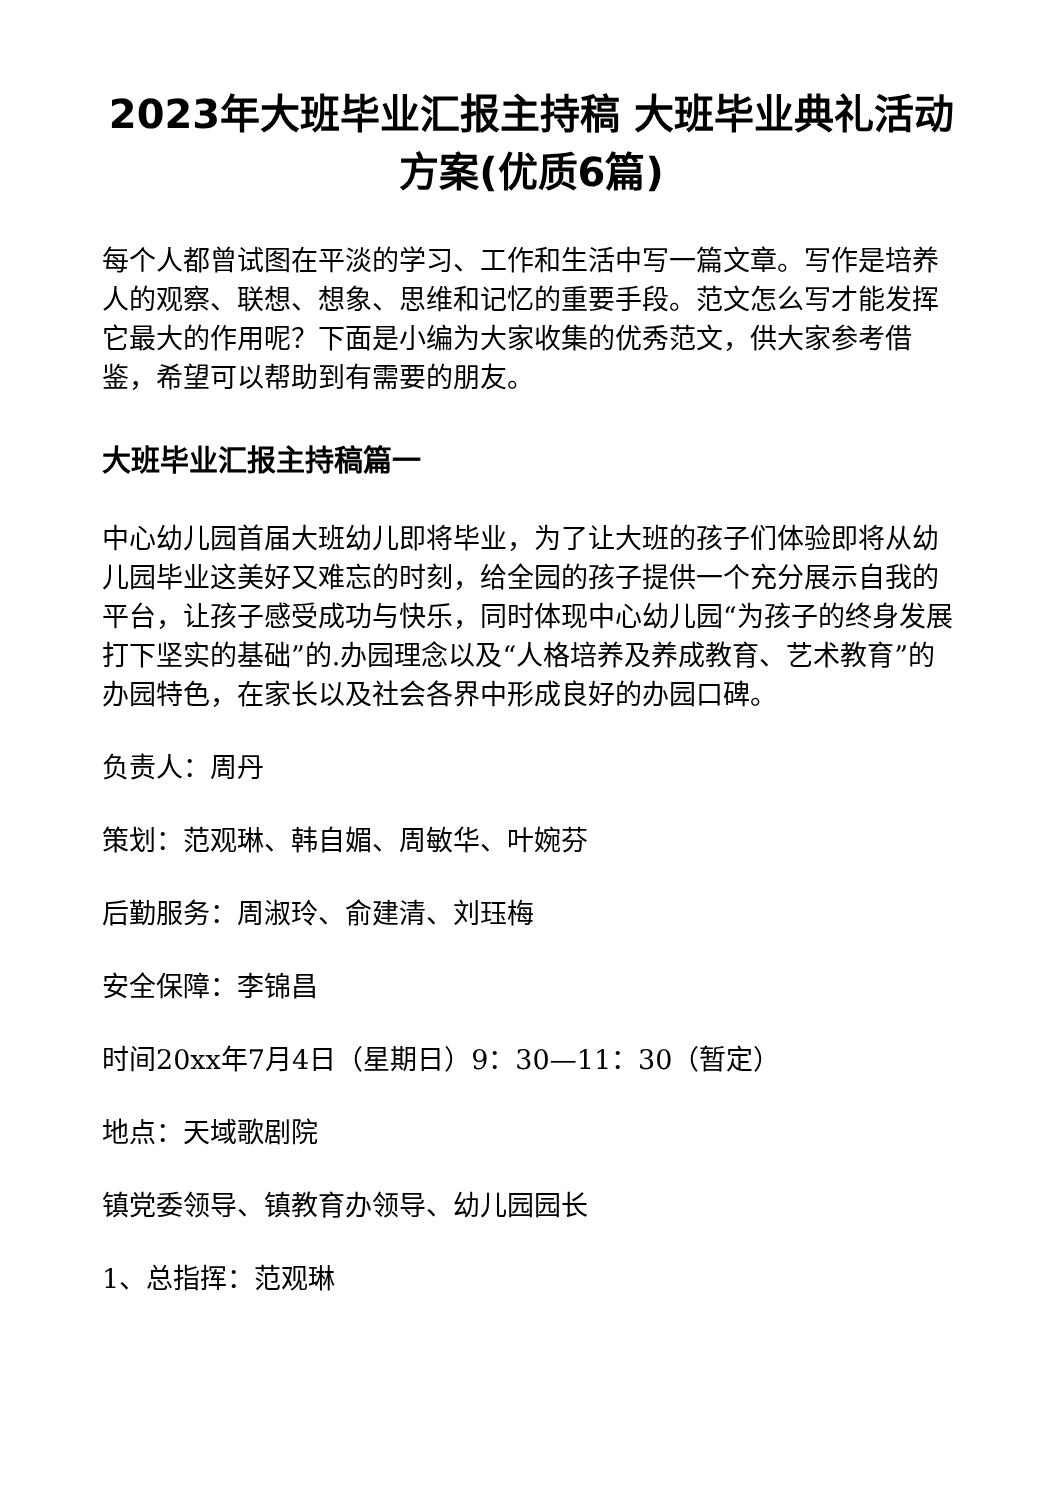2023年大班毕业汇报主持稿 大班毕业典礼活动方案(优质6篇)
每个人都曾试图在平淡的学习、工作和生活中写一篇文章。写作是培养人的观察、联想、想象、思维和记忆的重要手段。范文怎么写才能发挥它最大的作用呢？下面是小编为大家收集的优秀范文，供大家参考借鉴，希望可以帮助到有需要的朋友。
大班毕业汇报主持稿篇一
中心幼儿园首届大班幼儿即将毕业，为了让大班的孩子们体验即将从幼儿园毕业这美好又难忘的时刻，给全园的孩子提供一个充分展示自我的平台，让孩子感受成功与快乐，同时体现中心幼儿园“为孩子的终身发展打下坚实的基础”的.办园理念以及“人格培养及养成教育、艺术教育”的办园特色，在家长以及社会各界中形成良好的办园口碑。
负责人：周丹
策划：范观琳、韩自媚、周敏华、叶婉芬
后勤服务：周淑玲、俞建清、刘珏梅
安全保障：李锦昌
时间20xx年7月4日（星期日）9：30—11：30（暂定）
地点：天域歌剧院
镇党委领导、镇教育办领导、幼儿园园长
1、总指挥：范观琳